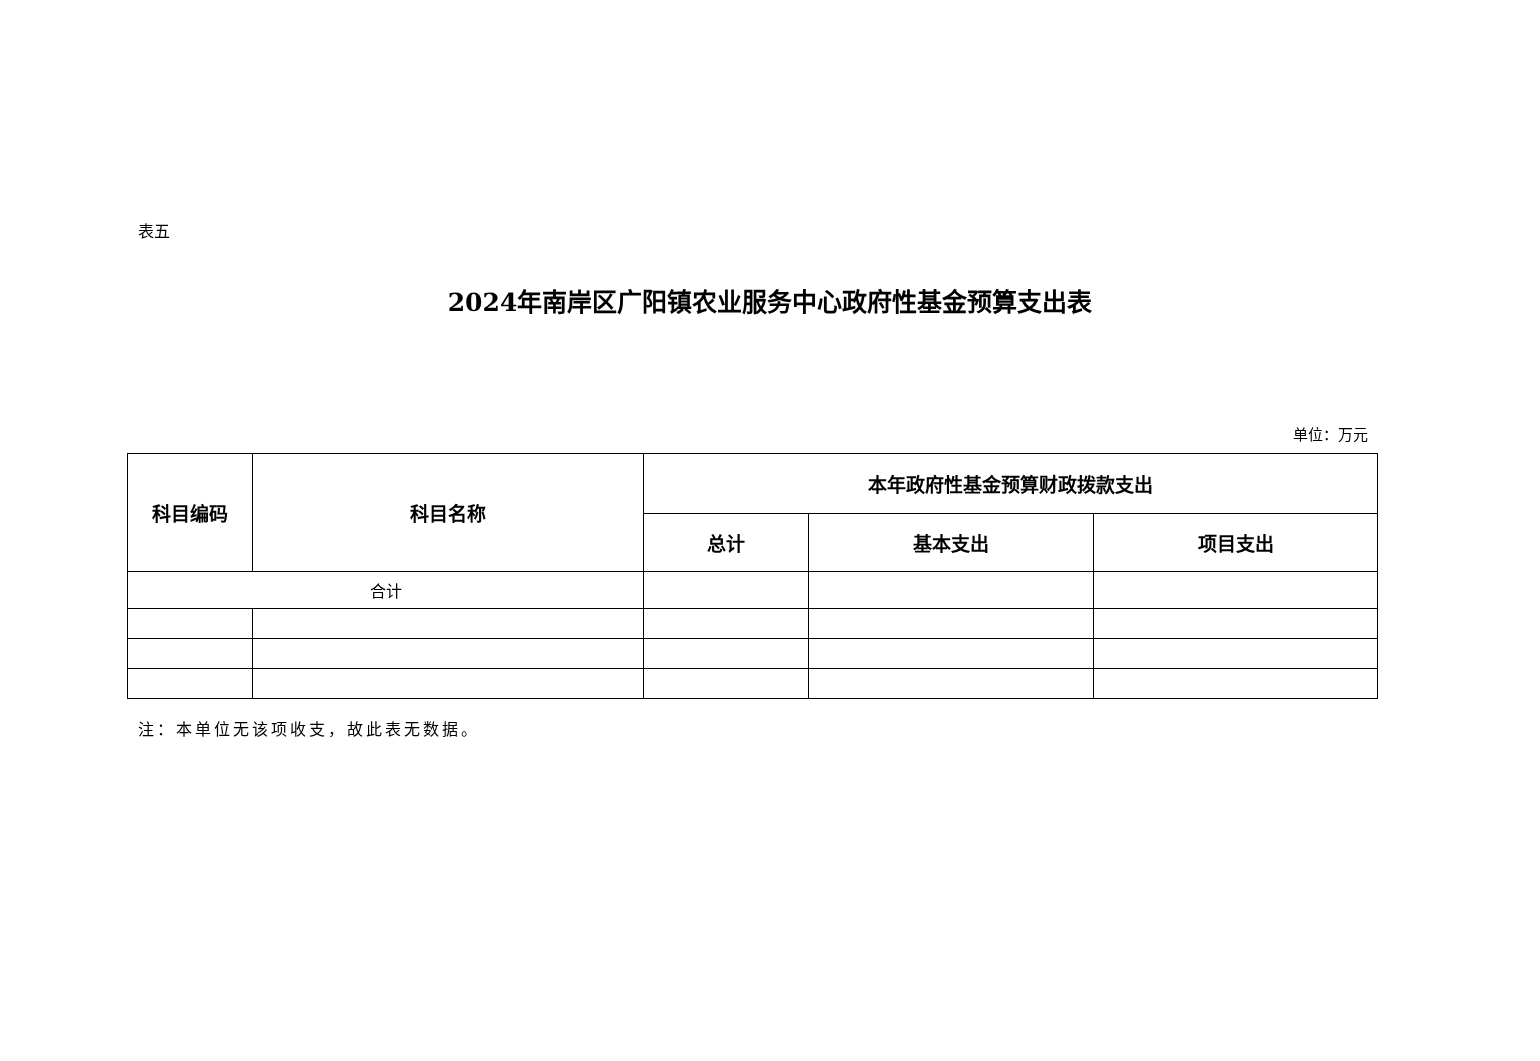表五
2024年南岸区广阳镇农业服务中心政府性基金预算支出表
单位：万元
| 科目编码 | 科目名称 | 本年政府性基金预算财政拨款支出 | | |
| --- | --- | --- | --- | --- |
| | | 总计 | 基本支出 | 项目支出 |
| 合计 | | | | |
注：本单位无该项收支，故此表无数据。